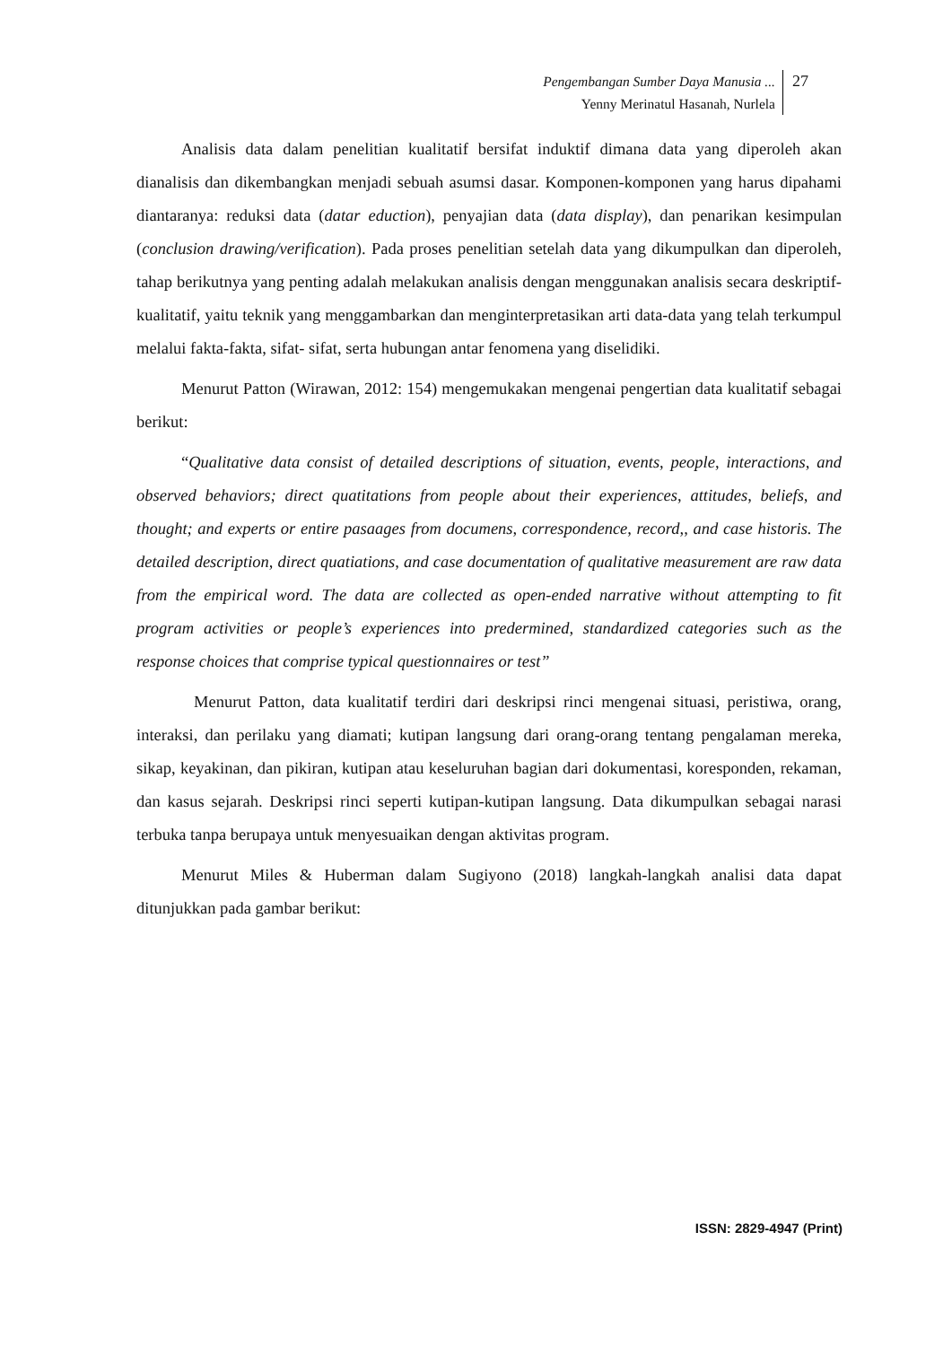Pengembangan Sumber Daya Manusia ...
Yenny Merinatul Hasanah, Nurlela
27
Analisis data dalam penelitian kualitatif bersifat induktif dimana data yang diperoleh akan dianalisis dan dikembangkan menjadi sebuah asumsi dasar. Komponen-komponen yang harus dipahami diantaranya: reduksi data (datar eduction), penyajian data (data display), dan penarikan kesimpulan (conclusion drawing/verification). Pada proses penelitian setelah data yang dikumpulkan dan diperoleh, tahap berikutnya yang penting adalah melakukan analisis dengan menggunakan analisis secara deskriptif-kualitatif, yaitu teknik yang menggambarkan dan menginterpretasikan arti data-data yang telah terkumpul melalui fakta-fakta, sifat- sifat, serta hubungan antar fenomena yang diselidiki.
Menurut Patton (Wirawan, 2012: 154) mengemukakan mengenai pengertian data kualitatif sebagai berikut:
“Qualitative data consist of detailed descriptions of situation, events, people, interactions, and observed behaviors; direct quatitations from people about their experiences, attitudes, beliefs, and thought; and experts or entire pasaages from documens, correspondence, record,, and case historis. The detailed description, direct quatiations, and case documentation of qualitative measurement are raw data from the empirical word. The data are collected as open-ended narrative without attempting to fit program activities or people’s experiences into predermined, standardized categories such as the response choices that comprise typical questionnaires or test”
Menurut Patton, data kualitatif terdiri dari deskripsi rinci mengenai situasi, peristiwa, orang, interaksi, dan perilaku yang diamati; kutipan langsung dari orang-orang tentang pengalaman mereka, sikap, keyakinan, dan pikiran, kutipan atau keseluruhan bagian dari dokumentasi, koresponden, rekaman, dan kasus sejarah. Deskripsi rinci seperti kutipan-kutipan langsung. Data dikumpulkan sebagai narasi terbuka tanpa berupaya untuk menyesuaikan dengan aktivitas program.
Menurut Miles & Huberman dalam Sugiyono (2018) langkah-langkah analisi data dapat ditunjukkan pada gambar berikut:
ISSN: 2829-4947 (Print)